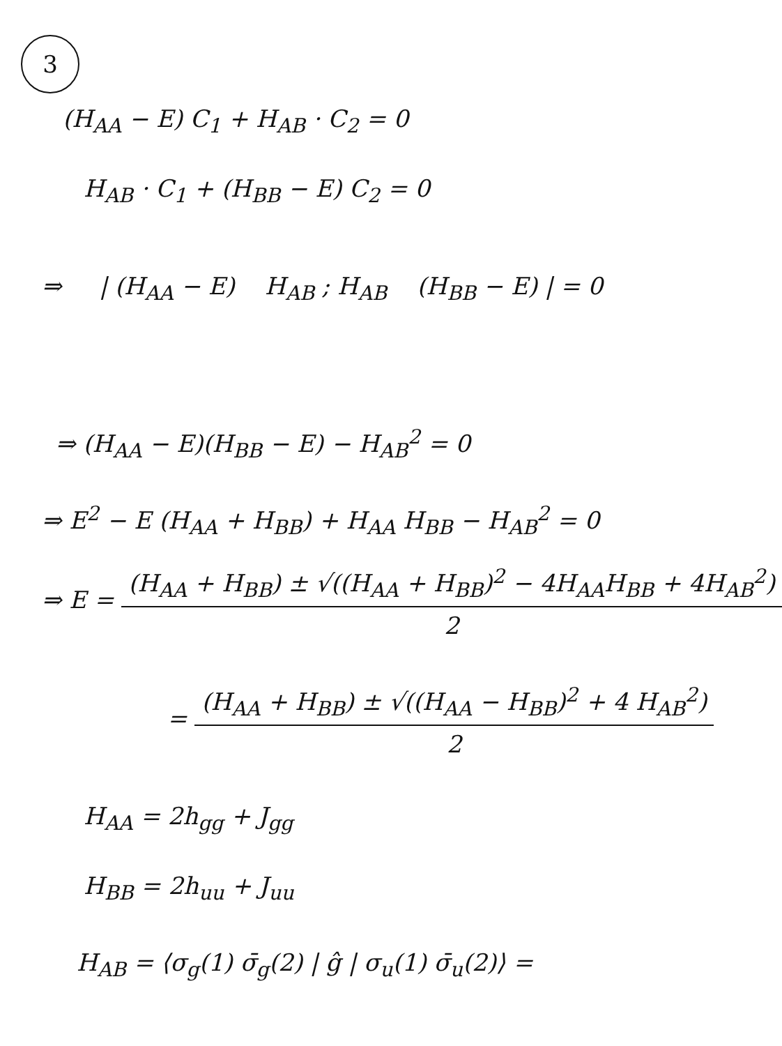3
(H<sub>AA</sub> − E) C<sub>1</sub> + H<sub>AB</sub> · C<sub>2</sub> = 0
H<sub>AB</sub> · C<sub>1</sub> + (H<sub>BB</sub> − E) C<sub>2</sub> = 0
⇒ | (H<sub>AA</sub> − E) H<sub>AB</sub> ; H<sub>AB</sub> (H<sub>BB</sub> − E) | = 0
⇒ (H<sub>AA</sub> − E)(H<sub>BB</sub> − E) − H<sub>AB</sub><sup>2</sup> = 0
⇒ E<sup>2</sup> − E (H<sub>AA</sub> + H<sub>BB</sub>) + H<sub>AA</sub> H<sub>BB</sub> − H<sub>AB</sub><sup>2</sup> = 0
⇒ E =
(H<sub>AA</sub> + H<sub>BB</sub>) ± √((H<sub>AA</sub> + H<sub>BB</sub>)<sup>2</sup> − 4H<sub>AA</sub>H<sub>BB</sub> + 4H<sub>AB</sub><sup>2</sup>)
2
=
(H<sub>AA</sub> + H<sub>BB</sub>) ± √((H<sub>AA</sub> − H<sub>BB</sub>)<sup>2</sup> + 4 H<sub>AB</sub><sup>2</sup>)
2
H<sub>AA</sub> = 2h<sub>gg</sub> + J<sub>gg</sub>
H<sub>BB</sub> = 2h<sub>uu</sub> + J<sub>uu</sub>
H<sub>AB</sub> = ⟨σ<sub>g</sub>(1) σ̄<sub>g</sub>(2) | ĝ | σ<sub>u</sub>(1) σ̄<sub>u</sub>(2)⟩ =